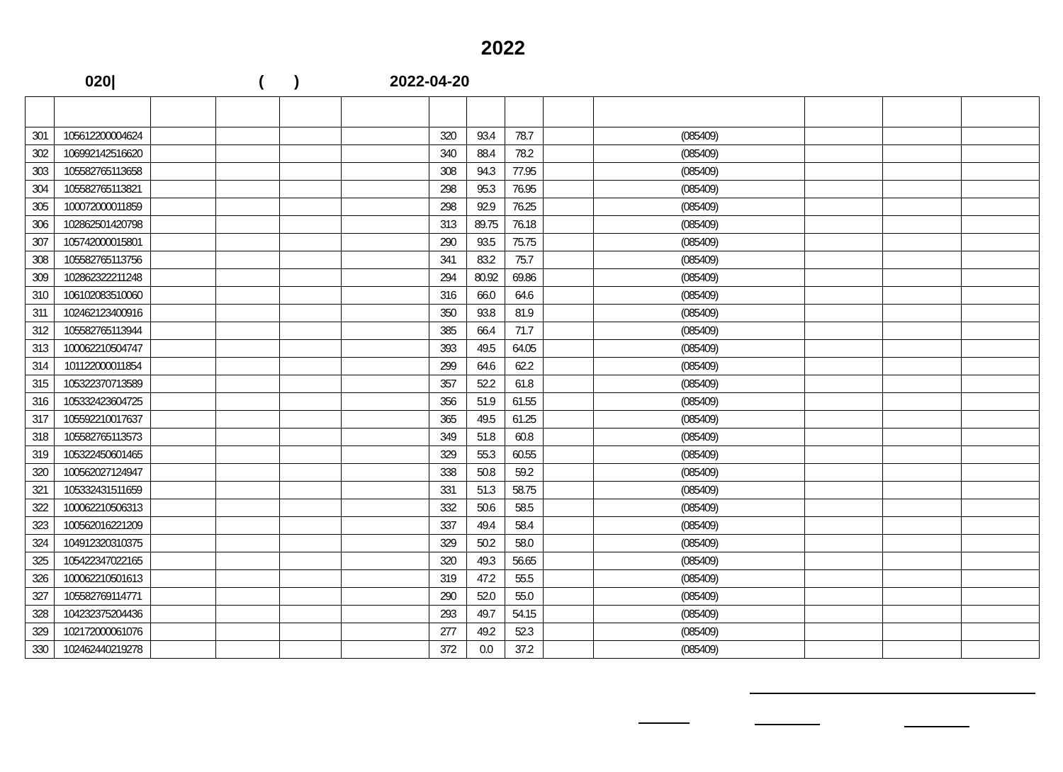2022
020| ( ) 2022-04-20
| 301 | 105612200004624 | | | | | 320 | 93.4 | 78.7 | | (085409) | | | |
| 302 | 106992142516620 | | | | | 340 | 88.4 | 78.2 | | (085409) | | | |
| 303 | 105582765113658 | | | | | 308 | 94.3 | 77.95 | | (085409) | | | |
| 304 | 105582765113821 | | | | | 298 | 95.3 | 76.95 | | (085409) | | | |
| 305 | 100072000011859 | | | | | 298 | 92.9 | 76.25 | | (085409) | | | |
| 306 | 102862501420798 | | | | | 313 | 89.75 | 76.18 | | (085409) | | | |
| 307 | 105742000015801 | | | | | 290 | 93.5 | 75.75 | | (085409) | | | |
| 308 | 105582765113756 | | | | | 341 | 83.2 | 75.7 | | (085409) | | | |
| 309 | 102862322211248 | | | | | 294 | 80.92 | 69.86 | | (085409) | | | |
| 310 | 106102083510060 | | | | | 316 | 66.0 | 64.6 | | (085409) | | | |
| 311 | 102462123400916 | | | | | 350 | 93.8 | 81.9 | | (085409) | | | |
| 312 | 105582765113944 | | | | | 385 | 66.4 | 71.7 | | (085409) | | | |
| 313 | 100062210504747 | | | | | 393 | 49.5 | 64.05 | | (085409) | | | |
| 314 | 101122000011854 | | | | | 299 | 64.6 | 62.2 | | (085409) | | | |
| 315 | 105322370713589 | | | | | 357 | 52.2 | 61.8 | | (085409) | | | |
| 316 | 105332423604725 | | | | | 356 | 51.9 | 61.55 | | (085409) | | | |
| 317 | 105592210017637 | | | | | 365 | 49.5 | 61.25 | | (085409) | | | |
| 318 | 105582765113573 | | | | | 349 | 51.8 | 60.8 | | (085409) | | | |
| 319 | 105322450601465 | | | | | 329 | 55.3 | 60.55 | | (085409) | | | |
| 320 | 100562027124947 | | | | | 338 | 50.8 | 59.2 | | (085409) | | | |
| 321 | 105332431511659 | | | | | 331 | 51.3 | 58.75 | | (085409) | | | |
| 322 | 100062210506313 | | | | | 332 | 50.6 | 58.5 | | (085409) | | | |
| 323 | 100562016221209 | | | | | 337 | 49.4 | 58.4 | | (085409) | | | |
| 324 | 104912320310375 | | | | | 329 | 50.2 | 58.0 | | (085409) | | | |
| 325 | 105422347022165 | | | | | 320 | 49.3 | 56.65 | | (085409) | | | |
| 326 | 100062210501613 | | | | | 319 | 47.2 | 55.5 | | (085409) | | | |
| 327 | 105582769114771 | | | | | 290 | 52.0 | 55.0 | | (085409) | | | |
| 328 | 104232375204436 | | | | | 293 | 49.7 | 54.15 | | (085409) | | | |
| 329 | 102172000061076 | | | | | 277 | 49.2 | 52.3 | | (085409) | | | |
| 330 | 102462440219278 | | | | | 372 | 0.0 | 37.2 | | (085409) | | | |